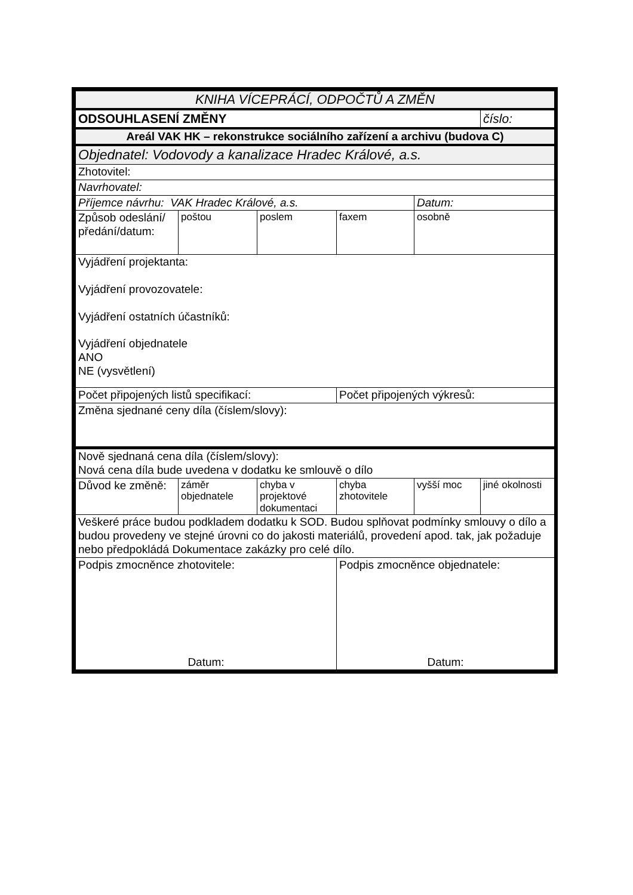| KNIHA VÍCEPRÁCÍ, ODPOČTŮ A ZMĚN | | | | | |
| ODSOUHLASENÍ ZMĚNY | | | | | číslo: |
| Areál VAK HK – rekonstrukce sociálního zařízení a archivu (budova C) | | | | | |
| Objednatel: Vodovody a kanalizace Hradec Králové, a.s. | | | | | |
| Zhotovitel: | | | | | |
| Navrhovatel: | | | | | |
| Příjemce návrhu: VAK Hradec Králové, a.s. | | | | Datum: | |
| Způsob odeslání/ předání/datum: | poštou | poslem | faxem | osobně | |
| Vyjádření projektanta: Vyjádření provozovatele: Vyjádření ostatních účastníků: Vyjádření objednatele ANO NE (vysvětlení) | | | | | |
| Počet připojených listů specifikací: | | | Počet připojených výkresů: | | |
| Změna sjednané ceny díla (číslem/slovy): | | | | | |
| Nově sjednaná cena díla (číslem/slovy): Nová cena díla bude uvedena v dodatku ke smlouvě o dílo | | | | | |
| Důvod ke změně: | záměr objednatele | chyba v projektové dokumentaci | chyba zhotovitele | vyšší moc | jiné okolnosti |
| Veškeré práce budou podkladem dodatku k SOD. Budou splňovat podmínky smlouvy o dílo a budou provedeny ve stejné úrovni co do jakosti materiálů, provedení apod. tak, jak požaduje nebo předpokládá Dokumentace zakázky pro celé dílo. | | | | | |
| Podpis zmocněnce zhotovitele: Datum: | | | Podpis zmocněnce objednatele: Datum: | | |